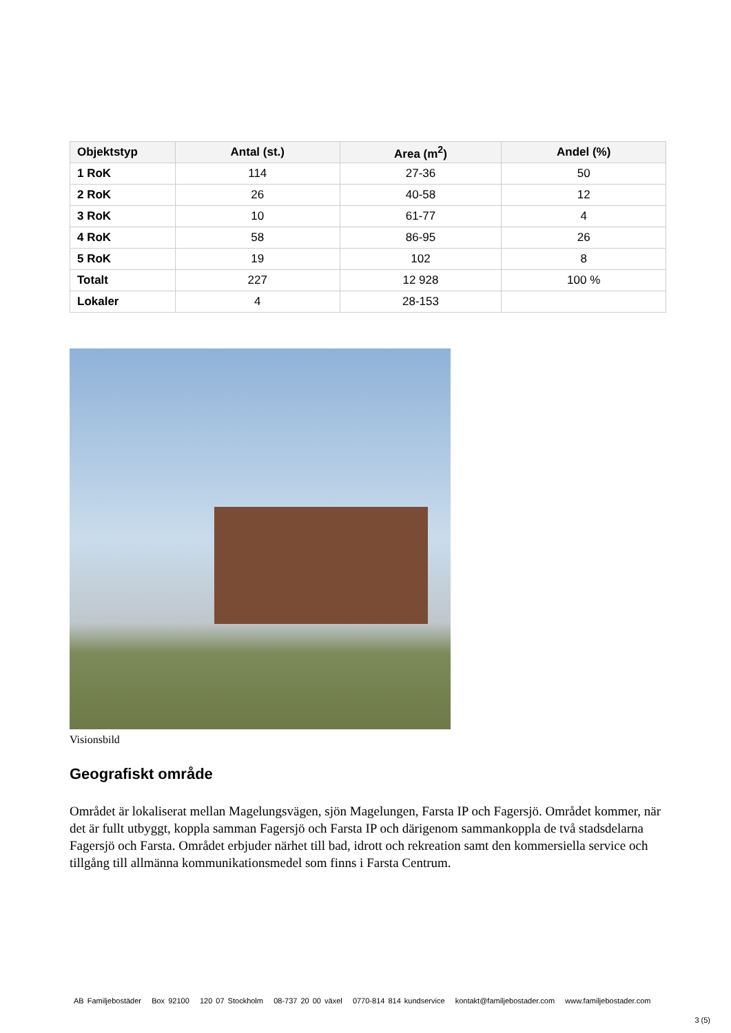| Objektstyp | Antal (st.) | Area (m<sup>2</sup>) | Andel (%) |
| --- | --- | --- | --- |
| 1 RoK | 114 | 27-36 | 50 |
| 2 RoK | 26 | 40-58 | 12 |
| 3 RoK | 10 | 61-77 | 4 |
| 4 RoK | 58 | 86-95 | 26 |
| 5 RoK | 19 | 102 | 8 |
| Totalt | 227 | 12 928 | 100 % |
| Lokaler | 4 | 28-153 | |
Visionsbild
Geografiskt område
Området är lokaliserat mellan Magelungsvägen, sjön Magelungen, Farsta IP och Fagersjö. Området kommer, när det är fullt utbyggt, koppla samman Fagersjö och Farsta IP och därigenom sammankoppla de två stadsdelarna Fagersjö och Farsta. Området erbjuder närhet till bad, idrott och rekreation samt den kommersiella service och tillgång till allmänna kommunikationsmedel som finns i Farsta Centrum.
AB Familjebostäder Box 92100 120 07 Stockholm 08-737 20 00 växel 0770-814 814 kundservice kontakt@familjebostader.com www.familjebostader.com
3 (5)